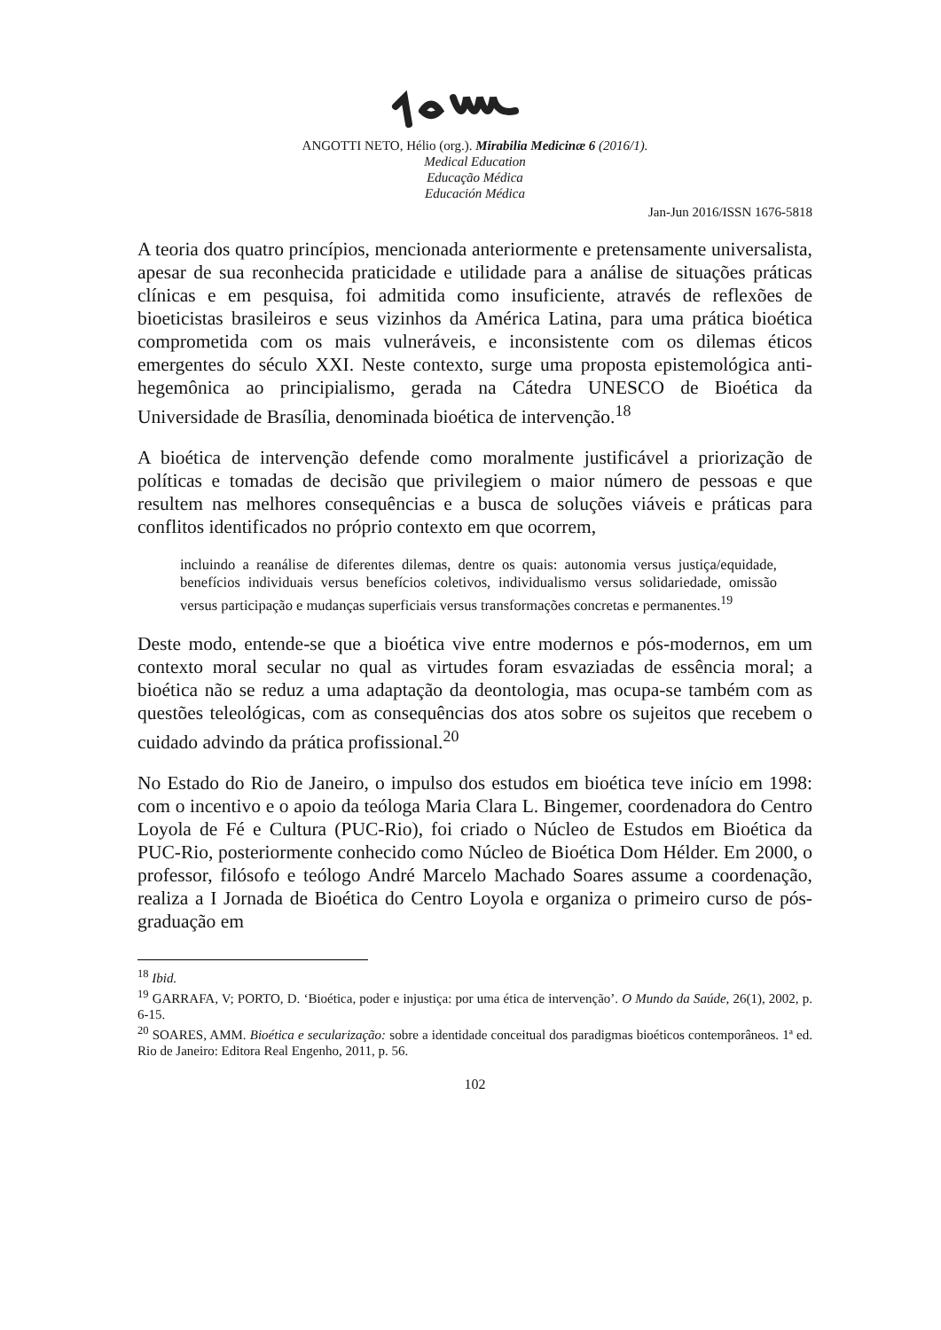ANGOTTI NETO, Hélio (org.). Mirabilia Medicinæ 6 (2016/1).
Medical Education
Educação Médica
Educación Médica
Jan-Jun 2016/ISSN 1676-5818
A teoria dos quatro princípios, mencionada anteriormente e pretensamente universalista, apesar de sua reconhecida praticidade e utilidade para a análise de situações práticas clínicas e em pesquisa, foi admitida como insuficiente, através de reflexões de bioeticistas brasileiros e seus vizinhos da América Latina, para uma prática bioética comprometida com os mais vulneráveis, e inconsistente com os dilemas éticos emergentes do século XXI. Neste contexto, surge uma proposta epistemológica anti-hegemônica ao principialismo, gerada na Cátedra UNESCO de Bioética da Universidade de Brasília, denominada bioética de intervenção.<sup>18</sup>
A bioética de intervenção defende como moralmente justificável a priorização de políticas e tomadas de decisão que privilegiem o maior número de pessoas e que resultem nas melhores consequências e a busca de soluções viáveis e práticas para conflitos identificados no próprio contexto em que ocorrem,
incluindo a reanálise de diferentes dilemas, dentre os quais: autonomia versus justiça/equidade, benefícios individuais versus benefícios coletivos, individualismo versus solidariedade, omissão versus participação e mudanças superficiais versus transformações concretas e permanentes.<sup>19</sup>
Deste modo, entende-se que a bioética vive entre modernos e pós-modernos, em um contexto moral secular no qual as virtudes foram esvaziadas de essência moral; a bioética não se reduz a uma adaptação da deontologia, mas ocupa-se também com as questões teleológicas, com as consequências dos atos sobre os sujeitos que recebem o cuidado advindo da prática profissional.<sup>20</sup>
No Estado do Rio de Janeiro, o impulso dos estudos em bioética teve início em 1998: com o incentivo e o apoio da teóloga Maria Clara L. Bingemer, coordenadora do Centro Loyola de Fé e Cultura (PUC-Rio), foi criado o Núcleo de Estudos em Bioética da PUC-Rio, posteriormente conhecido como Núcleo de Bioética Dom Hélder. Em 2000, o professor, filósofo e teólogo André Marcelo Machado Soares assume a coordenação, realiza a I Jornada de Bioética do Centro Loyola e organiza o primeiro curso de pós-graduação em
<sup>18</sup> Ibid.
<sup>19</sup> GARRAFA, V; PORTO, D. ‘Bioética, poder e injustiça: por uma ética de intervenção’. O Mundo da Saúde, 26(1), 2002, p. 6-15.
<sup>20</sup> SOARES, AMM. Bioética e secularização: sobre a identidade conceitual dos paradigmas bioéticos contemporâneos. 1ª ed. Rio de Janeiro: Editora Real Engenho, 2011, p. 56.
102